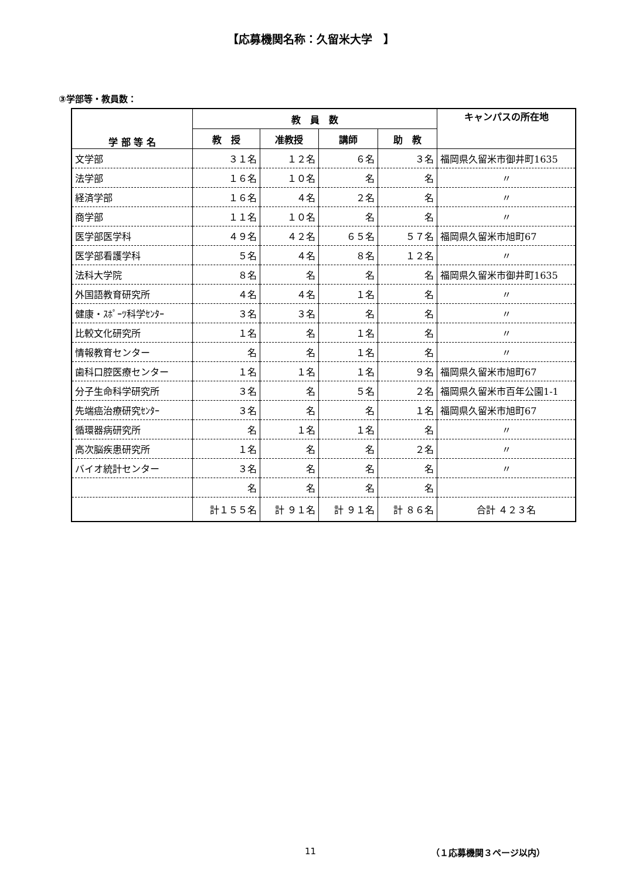【応募機関名称：久留米大学　】
③学部等・教員数：
| 学 部 等 名 | 教 員 数 | | | | キャンパスの所在地 |
| --- | --- | --- | --- | --- | --- |
| | 教 授 | 准教授 | 講師 | 助 教 | |
| 文学部 | ３１名 | １２名 | ６名 | ３名 | 福岡県久留米市御井町1635 |
| 法学部 | １６名 | １０名 | 名 | 名 | 〃 |
| 経済学部 | １６名 | ４名 | ２名 | 名 | 〃 |
| 商学部 | １１名 | １０名 | 名 | 名 | 〃 |
| 医学部医学科 | ４９名 | ４２名 | ６５名 | ５７名 | 福岡県久留米市旭町67 |
| 医学部看護学科 | ５名 | ４名 | ８名 | １２名 | 〃 |
| 法科大学院 | ８名 | 名 | 名 | 名 | 福岡県久留米市御井町1635 |
| 外国語教育研究所 | ４名 | ４名 | １名 | 名 | 〃 |
| 健康・ｽﾎﾟｰﾂ科学ｾﾝﾀｰ | ３名 | ３名 | 名 | 名 | 〃 |
| 比較文化研究所 | １名 | 名 | １名 | 名 | 〃 |
| 情報教育センター | 名 | 名 | １名 | 名 | 〃 |
| 歯科口腔医療センター | １名 | １名 | １名 | ９名 | 福岡県久留米市旭町67 |
| 分子生命科学研究所 | ３名 | 名 | ５名 | ２名 | 福岡県久留米市百年公園1-1 |
| 先端癌治療研究ｾﾝﾀｰ | ３名 | 名 | 名 | １名 | 福岡県久留米市旭町67 |
| 循環器病研究所 | 名 | １名 | １名 | 名 | 〃 |
| 高次脳疾患研究所 | １名 | 名 | 名 | ２名 | 〃 |
| バイオ統計センター | ３名 | 名 | 名 | 名 | 〃 |
| | 名 | 名 | 名 | 名 | |
| | 計１５５名 | 計 ９１名 | 計 ９１名 | 計 ８６名 | 合計 ４２３名 |
11 （１応募機関３ページ以内）